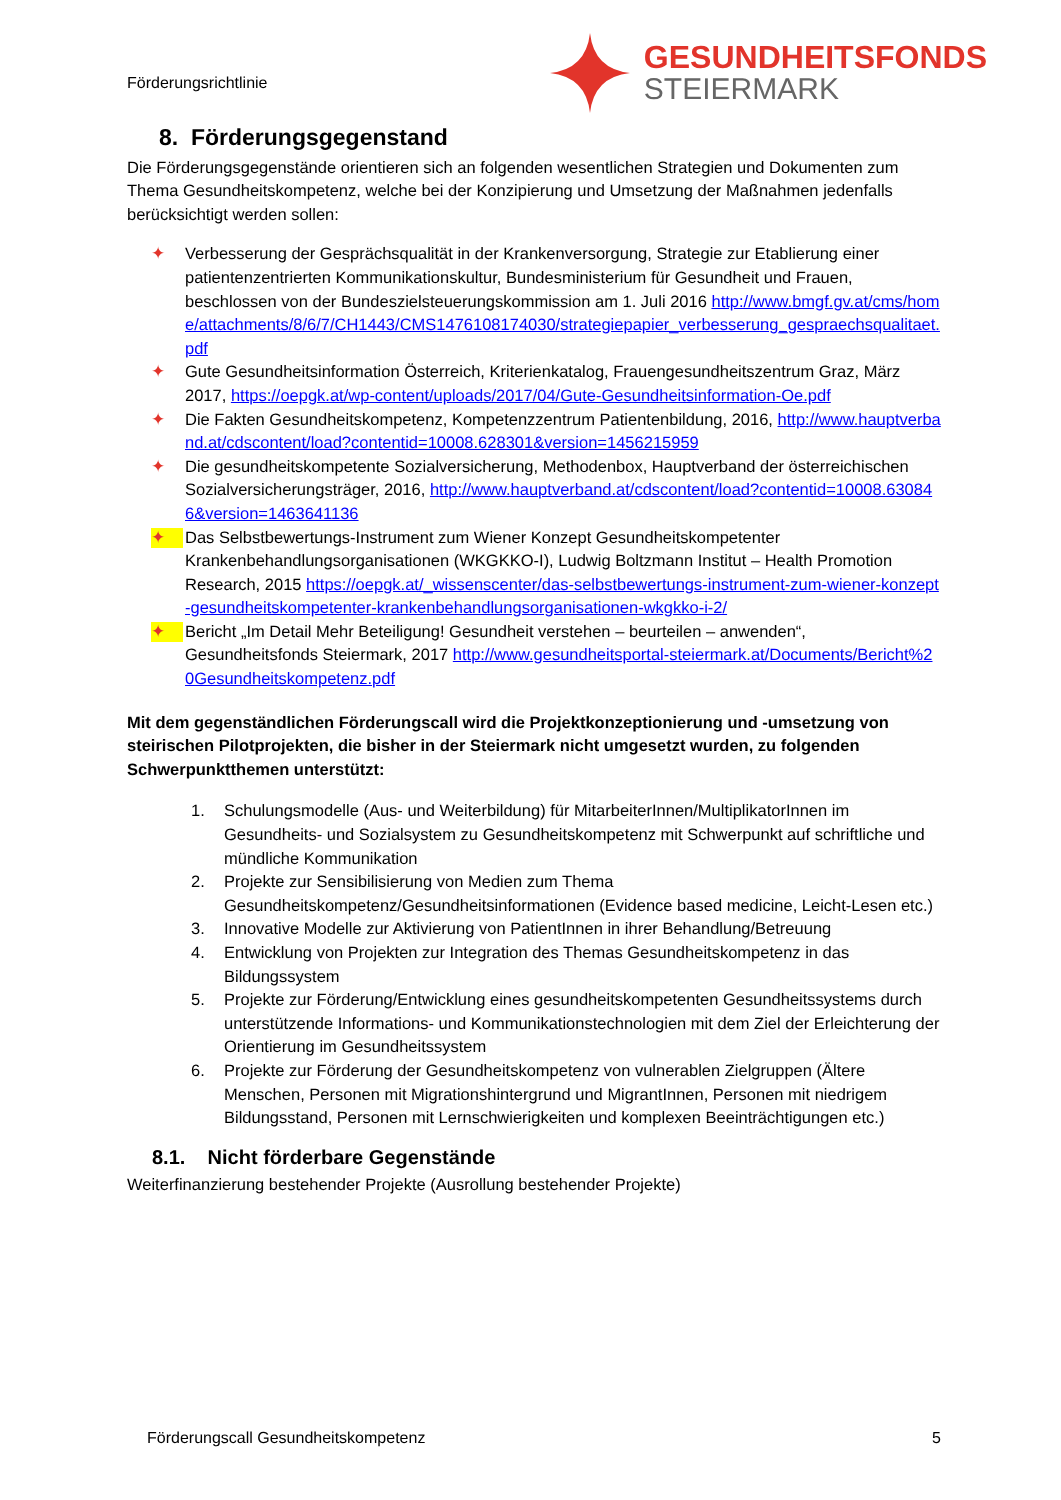Förderungsrichtlinie
GESUNDHEITSFONDS
STEIERMARK
8. Förderungsgegenstand
Die Förderungsgegenstände orientieren sich an folgenden wesentlichen Strategien und Dokumenten zum Thema Gesundheitskompetenz, welche bei der Konzipierung und Umsetzung der Maßnahmen jedenfalls berücksichtigt werden sollen:
✦ Verbesserung der Gesprächsqualität in der Krankenversorgung, Strategie zur Etablierung einer patientenzentrierten Kommunikationskultur, Bundesministerium für Gesundheit und Frauen, beschlossen von der Bundeszielsteuerungskommission am 1. Juli 2016 http://www.bmgf.gv.at/cms/home/attachments/8/6/7/CH1443/CMS1476108174030/strategiepapier_verbesserung_gespraechsqualitaet.pdf
✦ Gute Gesundheitsinformation Österreich, Kriterienkatalog, Frauengesundheitszentrum Graz, März 2017, https://oepgk.at/wp-content/uploads/2017/04/Gute-Gesundheitsinformation-Oe.pdf
✦ Die Fakten Gesundheitskompetenz, Kompetenzzentrum Patientenbildung, 2016, http://www.hauptverband.at/cdscontent/load?contentid=10008.628301&version=1456215959
✦ Die gesundheitskompetente Sozialversicherung, Methodenbox, Hauptverband der österreichischen Sozialversicherungsträger, 2016, http://www.hauptverband.at/cdscontent/load?contentid=10008.630846&version=1463641136
✦ Das Selbstbewertungs-Instrument zum Wiener Konzept Gesundheitskompetenter Krankenbehandlungsorganisationen (WKGKKO-I), Ludwig Boltzmann Institut – Health Promotion Research, 2015 https://oepgk.at/_wissenscenter/das-selbstbewertungs-instrument-zum-wiener-konzept-gesundheitskompetenter-krankenbehandlungsorganisationen-wkgkko-i-2/
✦ Bericht „Im Detail Mehr Beteiligung! Gesundheit verstehen – beurteilen – anwenden“, Gesundheitsfonds Steiermark, 2017 http://www.gesundheitsportal-steiermark.at/Documents/Bericht%20Gesundheitskompetenz.pdf
Mit dem gegenständlichen Förderungscall wird die Projektkonzeptionierung und -umsetzung von steirischen Pilotprojekten, die bisher in der Steiermark nicht umgesetzt wurden, zu folgenden Schwerpunktthemen unterstützt:
1. Schulungsmodelle (Aus- und Weiterbildung) für MitarbeiterInnen/MultiplikatorInnen im Gesundheits- und Sozialsystem zu Gesundheitskompetenz mit Schwerpunkt auf schriftliche und mündliche Kommunikation
2. Projekte zur Sensibilisierung von Medien zum Thema Gesundheitskompetenz/Gesundheitsinformationen (Evidence based medicine, Leicht-Lesen etc.)
3. Innovative Modelle zur Aktivierung von PatientInnen in ihrer Behandlung/Betreuung
4. Entwicklung von Projekten zur Integration des Themas Gesundheitskompetenz in das Bildungssystem
5. Projekte zur Förderung/Entwicklung eines gesundheitskompetenten Gesundheitssystems durch unterstützende Informations- und Kommunikationstechnologien mit dem Ziel der Erleichterung der Orientierung im Gesundheitssystem
6. Projekte zur Förderung der Gesundheitskompetenz von vulnerablen Zielgruppen (Ältere Menschen, Personen mit Migrationshintergrund und MigrantInnen, Personen mit niedrigem Bildungsstand, Personen mit Lernschwierigkeiten und komplexen Beeinträchtigungen etc.)
8.1. Nicht förderbare Gegenstände
Weiterfinanzierung bestehender Projekte (Ausrollung bestehender Projekte)
Förderungscall Gesundheitskompetenz 5